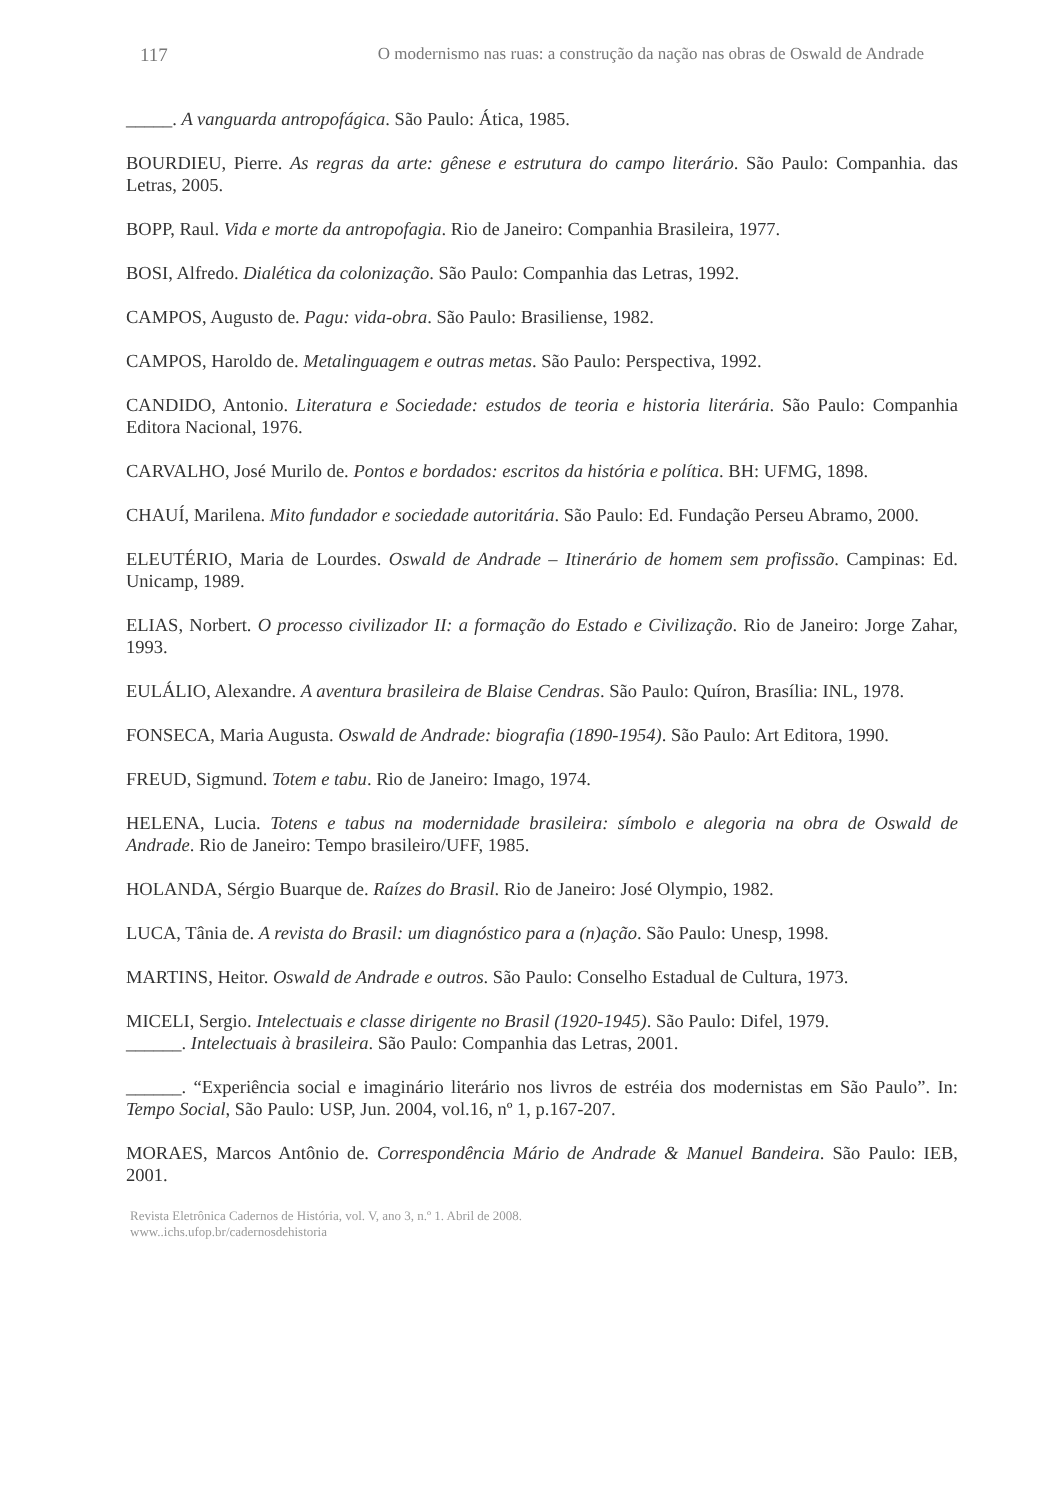117 O modernismo nas ruas: a construção da nação nas obras de Oswald de Andrade
_____. A vanguarda antropofágica. São Paulo: Ática, 1985.
BOURDIEU, Pierre. As regras da arte: gênese e estrutura do campo literário. São Paulo: Companhia. das Letras, 2005.
BOPP, Raul. Vida e morte da antropofagia. Rio de Janeiro: Companhia Brasileira, 1977.
BOSI, Alfredo. Dialética da colonização. São Paulo: Companhia das Letras, 1992.
CAMPOS, Augusto de. Pagu: vida-obra. São Paulo: Brasiliense, 1982.
CAMPOS, Haroldo de. Metalinguagem e outras metas. São Paulo: Perspectiva, 1992.
CANDIDO, Antonio. Literatura e Sociedade: estudos de teoria e historia literária. São Paulo: Companhia Editora Nacional, 1976.
CARVALHO, José Murilo de. Pontos e bordados: escritos da história e política. BH: UFMG, 1898.
CHAUÍ, Marilena. Mito fundador e sociedade autoritária. São Paulo: Ed. Fundação Perseu Abramo, 2000.
ELEUTÉRIO, Maria de Lourdes. Oswald de Andrade – Itinerário de homem sem profissão. Campinas: Ed. Unicamp, 1989.
ELIAS, Norbert. O processo civilizador II: a formação do Estado e Civilização. Rio de Janeiro: Jorge Zahar, 1993.
EULÁLIO, Alexandre. A aventura brasileira de Blaise Cendras. São Paulo: Quíron, Brasília: INL, 1978.
FONSECA, Maria Augusta. Oswald de Andrade: biografia (1890-1954). São Paulo: Art Editora, 1990.
FREUD, Sigmund. Totem e tabu. Rio de Janeiro: Imago, 1974.
HELENA, Lucia. Totens e tabus na modernidade brasileira: símbolo e alegoria na obra de Oswald de Andrade. Rio de Janeiro: Tempo brasileiro/UFF, 1985.
HOLANDA, Sérgio Buarque de. Raízes do Brasil. Rio de Janeiro: José Olympio, 1982.
LUCA, Tânia de. A revista do Brasil: um diagnóstico para a (n)ação. São Paulo: Unesp, 1998.
MARTINS, Heitor. Oswald de Andrade e outros. São Paulo: Conselho Estadual de Cultura, 1973.
MICELI, Sergio. Intelectuais e classe dirigente no Brasil (1920-1945). São Paulo: Difel, 1979.
______. Intelectuais à brasileira. São Paulo: Companhia das Letras, 2001.
______. “Experiência social e imaginário literário nos livros de estréia dos modernistas em São Paulo”. In: Tempo Social, São Paulo: USP, Jun. 2004, vol.16, nº 1, p.167-207.
MORAES, Marcos Antônio de. Correspondência Mário de Andrade & Manuel Bandeira. São Paulo: IEB, 2001.
Revista Eletrônica Cadernos de História, vol. V, ano 3, n.º 1. Abril de 2008.
www..ichs.ufop.br/cadernosdehistoria